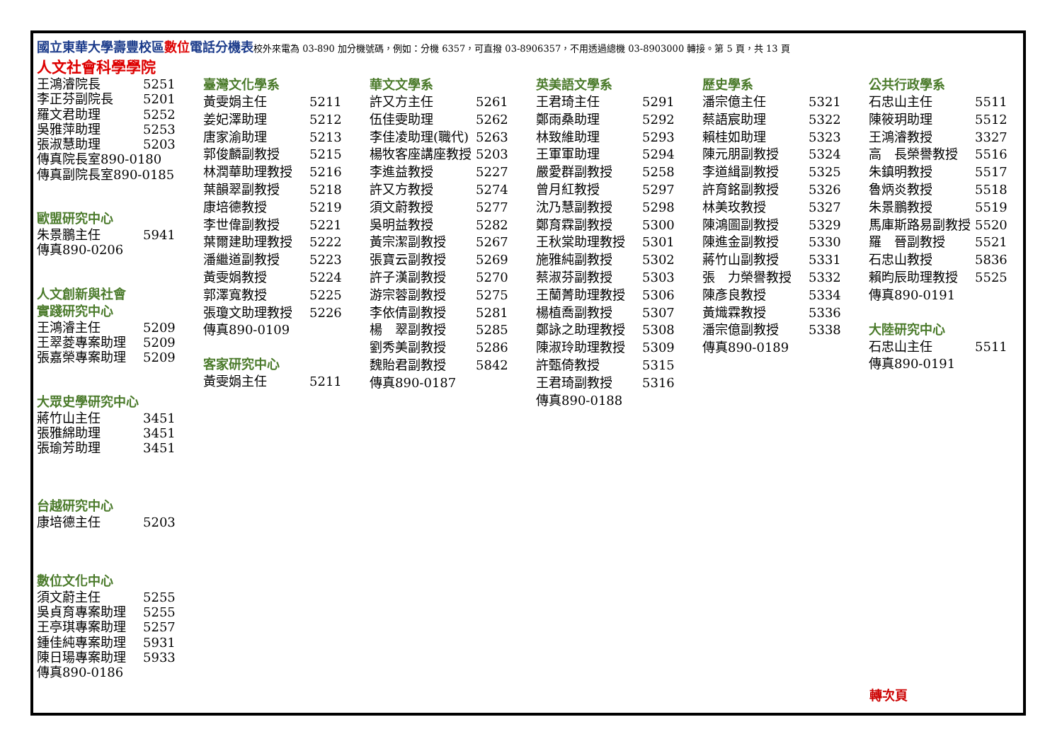國立東華大學壽豐校區數位電話分機表校外來電為 03-890 加分機號碼，例如：分機 6357，可直撥 03-8906357，不用透過總機 03-8903000 轉接。第 5 頁，共 13 頁
人文社會科學學院
| 王鴻濬院長 | 5251 |
| 李正芬副院長 | 5201 |
| 羅文君助理 | 5252 |
| 吳雅萍助理 | 5253 |
| 張淑慧助理 | 5203 |
| 傳真院長室890-0180 | |
| 傳真副院長室890-0185 | |
歐盟研究中心
| 朱景鵬主任 | 5941 |
| 傳真890-0206 | |
人文創新與社會
實踐研究中心
| 王鴻濬主任 | 5209 |
| 王翠菱專案助理 | 5209 |
| 張嘉榮專案助理 | 5209 |
大眾史學研究中心
| 蔣竹山主任 | 3451 |
| 張雅綿助理 | 3451 |
| 張瑜芳助理 | 3451 |
台越研究中心
| 康培德主任 | 5203 |
數位文化中心
| 須文蔚主任 | 5255 |
| 吳貞育專案助理 | 5255 |
| 王亭琪專案助理 | 5257 |
| 鍾佳純專案助理 | 5931 |
| 陳日瑒專案助理 | 5933 |
| 傳真890-0186 | |
臺灣文化學系
| 黃雯娟主任 | 5211 |
| 姜妃澤助理 | 5212 |
| 唐家渝助理 | 5213 |
| 郭俊麟副教授 | 5215 |
| 林潤華助理教授 | 5216 |
| 葉韻翠副教授 | 5218 |
| 康培德教授 | 5219 |
| 李世偉副教授 | 5221 |
| 葉爾建助理教授 | 5222 |
| 潘繼道副教授 | 5223 |
| 黃雯娟教授 | 5224 |
| 郭澤寬教授 | 5225 |
| 張瓊文助理教授 | 5226 |
| 傳真890-0109 | |
客家研究中心
| 黃雯娟主任 | 5211 |
華文文學系
| 許又方主任 | 5261 |
| 伍佳雯助理 | 5262 |
| 李佳凌助理(職代) | 5263 |
| 楊牧客座講座教授 | 5203 |
| 李進益教授 | 5227 |
| 許又方教授 | 5274 |
| 須文蔚教授 | 5277 |
| 吳明益教授 | 5282 |
| 黃宗潔副教授 | 5267 |
| 張寶云副教授 | 5269 |
| 許子漢副教授 | 5270 |
| 游宗蓉副教授 | 5275 |
| 李依倩副教授 | 5281 |
| 楊 翠副教授 | 5285 |
| 劉秀美副教授 | 5286 |
| 魏貽君副教授 | 5842 |
| 傳真890-0187 | |
英美語文學系
| 王君琦主任 | 5291 |
| 鄭雨桑助理 | 5292 |
| 林致維助理 | 5293 |
| 王軍軍助理 | 5294 |
| 嚴愛群副教授 | 5258 |
| 曾月紅教授 | 5297 |
| 沈乃慧副教授 | 5298 |
| 鄭育霖副教授 | 5300 |
| 王秋棠助理教授 | 5301 |
| 施雅純副教授 | 5302 |
| 蔡淑芬副教授 | 5303 |
| 王蘭菁助理教授 | 5306 |
| 楊植喬副教授 | 5307 |
| 鄭詠之助理教授 | 5308 |
| 陳淑玲助理教授 | 5309 |
| 許甄倚教授 | 5315 |
| 王君琦副教授 | 5316 |
| 傳真890-0188 | |
歷史學系
| 潘宗億主任 | 5321 |
| 蔡語宸助理 | 5322 |
| 賴桂如助理 | 5323 |
| 陳元朋副教授 | 5324 |
| 李道緝副教授 | 5325 |
| 許育銘副教授 | 5326 |
| 林美玫教授 | 5327 |
| 陳鴻圖副教授 | 5329 |
| 陳進金副教授 | 5330 |
| 蔣竹山副教授 | 5331 |
| 張 力榮譽教授 | 5332 |
| 陳彥良教授 | 5334 |
| 黃熾霖教授 | 5336 |
| 潘宗億副教授 | 5338 |
| 傳真890-0189 | |
公共行政學系
| 石忠山主任 | 5511 |
| 陳筱玥助理 | 5512 |
| 王鴻濬教授 | 3327 |
| 高 長榮譽教授 | 5516 |
| 朱鎮明教授 | 5517 |
| 魯炳炎教授 | 5518 |
| 朱景鵬教授 | 5519 |
| 馬庫斯路易副教授 | 5520 |
| 羅 晉副教授 | 5521 |
| 石忠山教授 | 5836 |
| 賴昀辰助理教授 | 5525 |
| 傳真890-0191 | |
大陸研究中心
| 石忠山主任 | 5511 |
| 傳真890-0191 | |
轉次頁